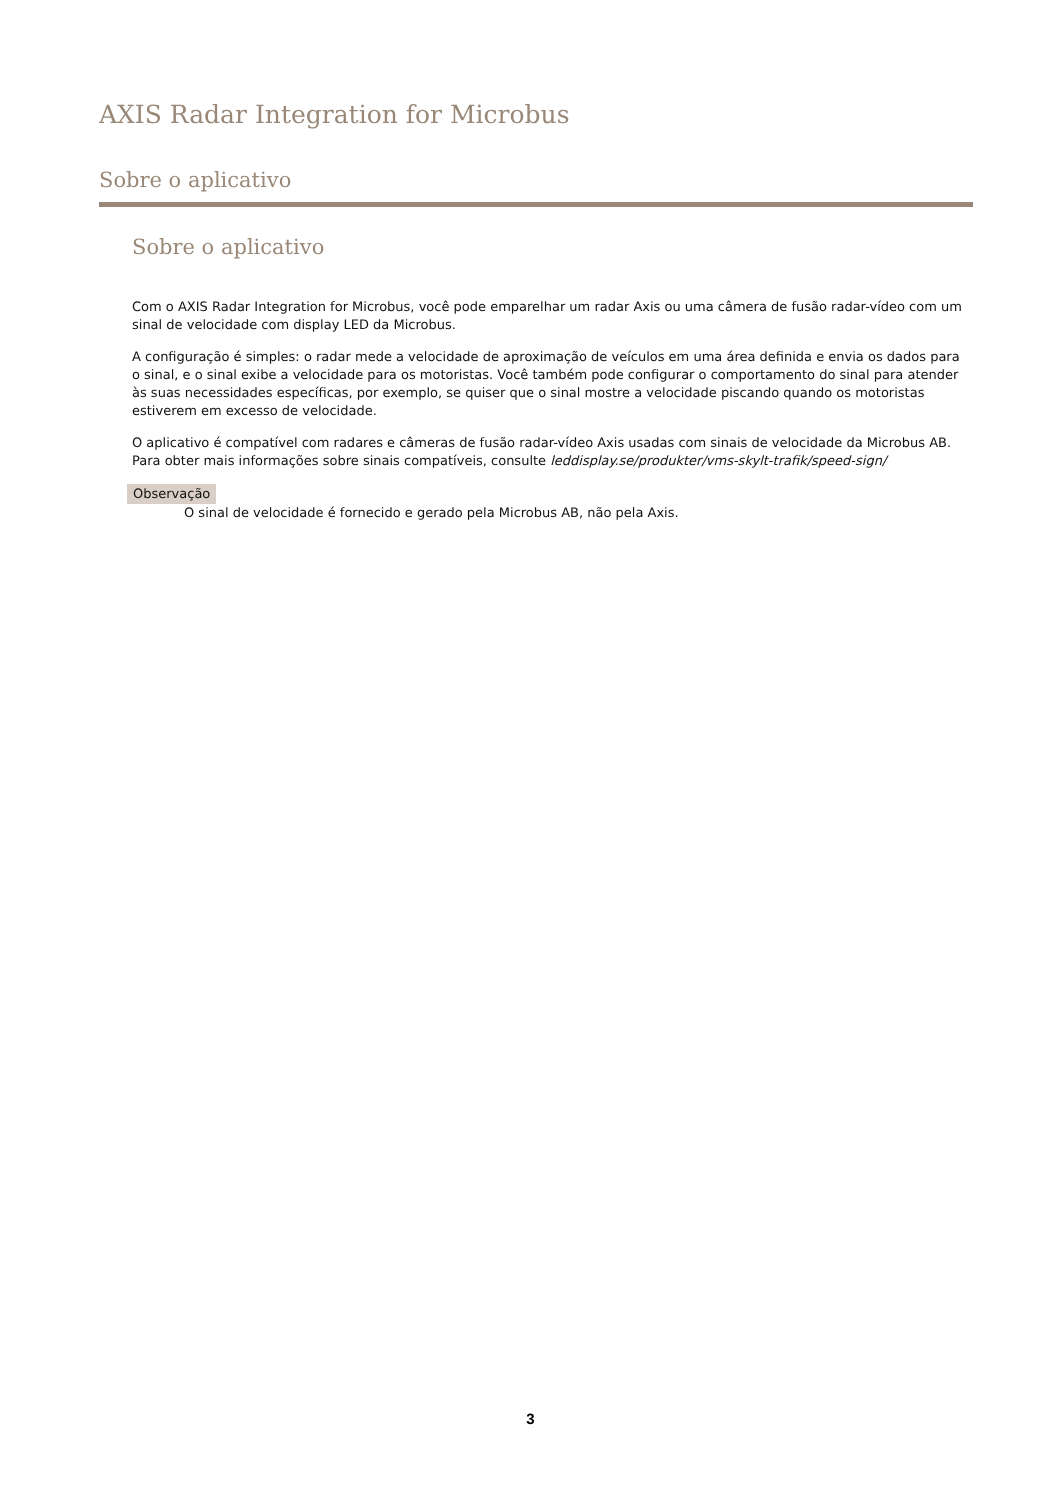AXIS Radar Integration for Microbus
Sobre o aplicativo
Sobre o aplicativo
Com o AXIS Radar Integration for Microbus, você pode emparelhar um radar Axis ou uma câmera de fusão radar-vídeo com um sinal de velocidade com display LED da Microbus.
A configuração é simples: o radar mede a velocidade de aproximação de veículos em uma área definida e envia os dados para o sinal, e o sinal exibe a velocidade para os motoristas. Você também pode configurar o comportamento do sinal para atender às suas necessidades específicas, por exemplo, se quiser que o sinal mostre a velocidade piscando quando os motoristas estiverem em excesso de velocidade.
O aplicativo é compatível com radares e câmeras de fusão radar-vídeo Axis usadas com sinais de velocidade da Microbus AB. Para obter mais informações sobre sinais compatíveis, consulte leddisplay.se/produkter/vms-skylt-trafik/speed-sign/
Observação
O sinal de velocidade é fornecido e gerado pela Microbus AB, não pela Axis.
3